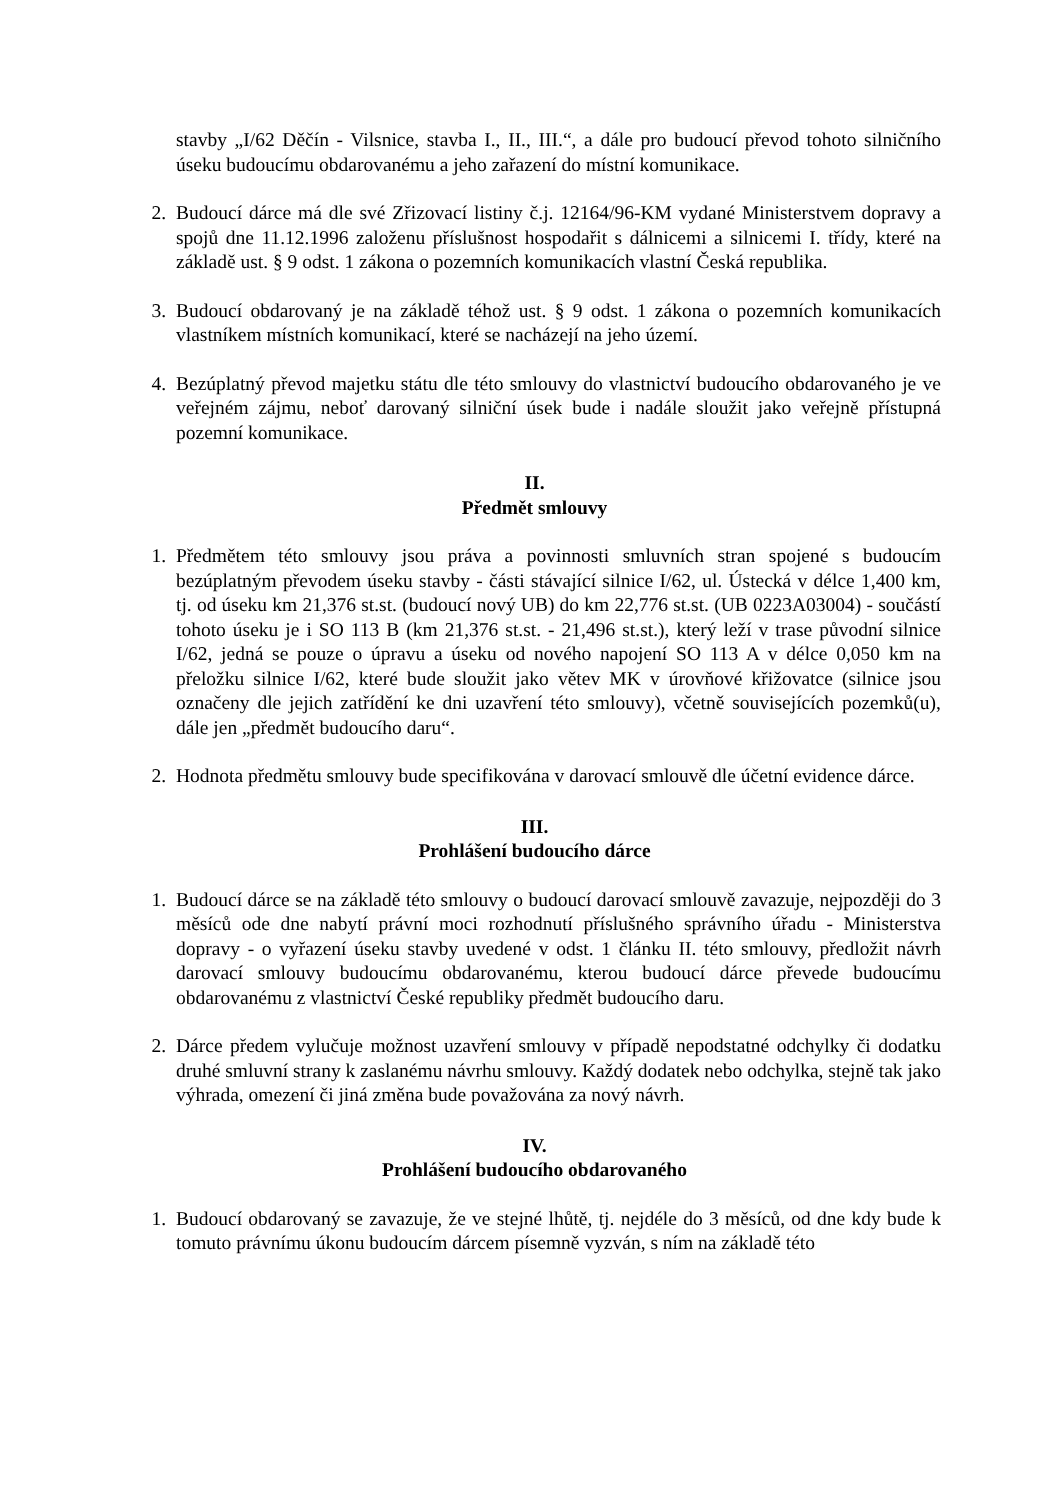stavby „I/62 Děčín - Vilsnice, stavba I., II., III.“, a dále pro budoucí převod tohoto silničního úseku budoucímu obdarovanému a jeho zařazení do místní komunikace.
2. Budoucí dárce má dle své Zřizovací listiny č.j. 12164/96-KM vydané Ministerstvem dopravy a spojů dne 11.12.1996 založenu příslušnost hospodařit s dálnicemi a silnicemi I. třídy, které na základě ust. § 9 odst. 1 zákona o pozemních komunikacích vlastní Česká republika.
3. Budoucí obdarovaný je na základě téhož ust. § 9 odst. 1 zákona o pozemních komunikacích vlastníkem místních komunikací, které se nacházejí na jeho území.
4. Bezúplatný převod majetku státu dle této smlouvy do vlastnictví budoucího obdarovaného je ve veřejném zájmu, neboť darovaný silniční úsek bude i nadále sloužit jako veřejně přístupná pozemní komunikace.
II.
Předmět smlouvy
1. Předmětem této smlouvy jsou práva a povinnosti smluvních stran spojené s budoucím bezúplatným převodem úseku stavby - části stávající silnice I/62, ul. Ústecká v délce 1,400 km, tj. od úseku km 21,376 st.st. (budoucí nový UB) do km 22,776 st.st. (UB 0223A03004) - součástí tohoto úseku je i SO 113 B (km 21,376 st.st. - 21,496 st.st.), který leží v trase původní silnice I/62, jedná se pouze o úpravu a úseku od nového napojení SO 113 A v délce 0,050 km na přeložku silnice I/62, které bude sloužit jako větev MK v úrovňové křižovatce (silnice jsou označeny dle jejich zatřídění ke dni uzavření této smlouvy), včetně souvisejících pozemků(u), dále jen „předmět budoucího daru“.
2. Hodnota předmětu smlouvy bude specifikována v darovací smlouvě dle účetní evidence dárce.
III.
Prohlášení budoucího dárce
1. Budoucí dárce se na základě této smlouvy o budoucí darovací smlouvě zavazuje, nejpozději do 3 měsíců ode dne nabytí právní moci rozhodnutí příslušného správního úřadu - Ministerstva dopravy - o vyřazení úseku stavby uvedené v odst. 1 článku II. této smlouvy, předložit návrh darovací smlouvy budoucímu obdarovanému, kterou budoucí dárce převede budoucímu obdarovanému z vlastnictví České republiky předmět budoucího daru.
2. Dárce předem vylučuje možnost uzavření smlouvy v případě nepodstatné odchylky či dodatku druhé smluvní strany k zaslanému návrhu smlouvy. Každý dodatek nebo odchylka, stejně tak jako výhrada, omezení či jiná změna bude považována za nový návrh.
IV.
Prohlášení budoucího obdarovaného
1. Budoucí obdarovaný se zavazuje, že ve stejné lhůtě, tj. nejdéle do 3 měsíců, od dne kdy bude k tomuto právnímu úkonu budoucím dárcem písemně vyzván, s ním na základě této